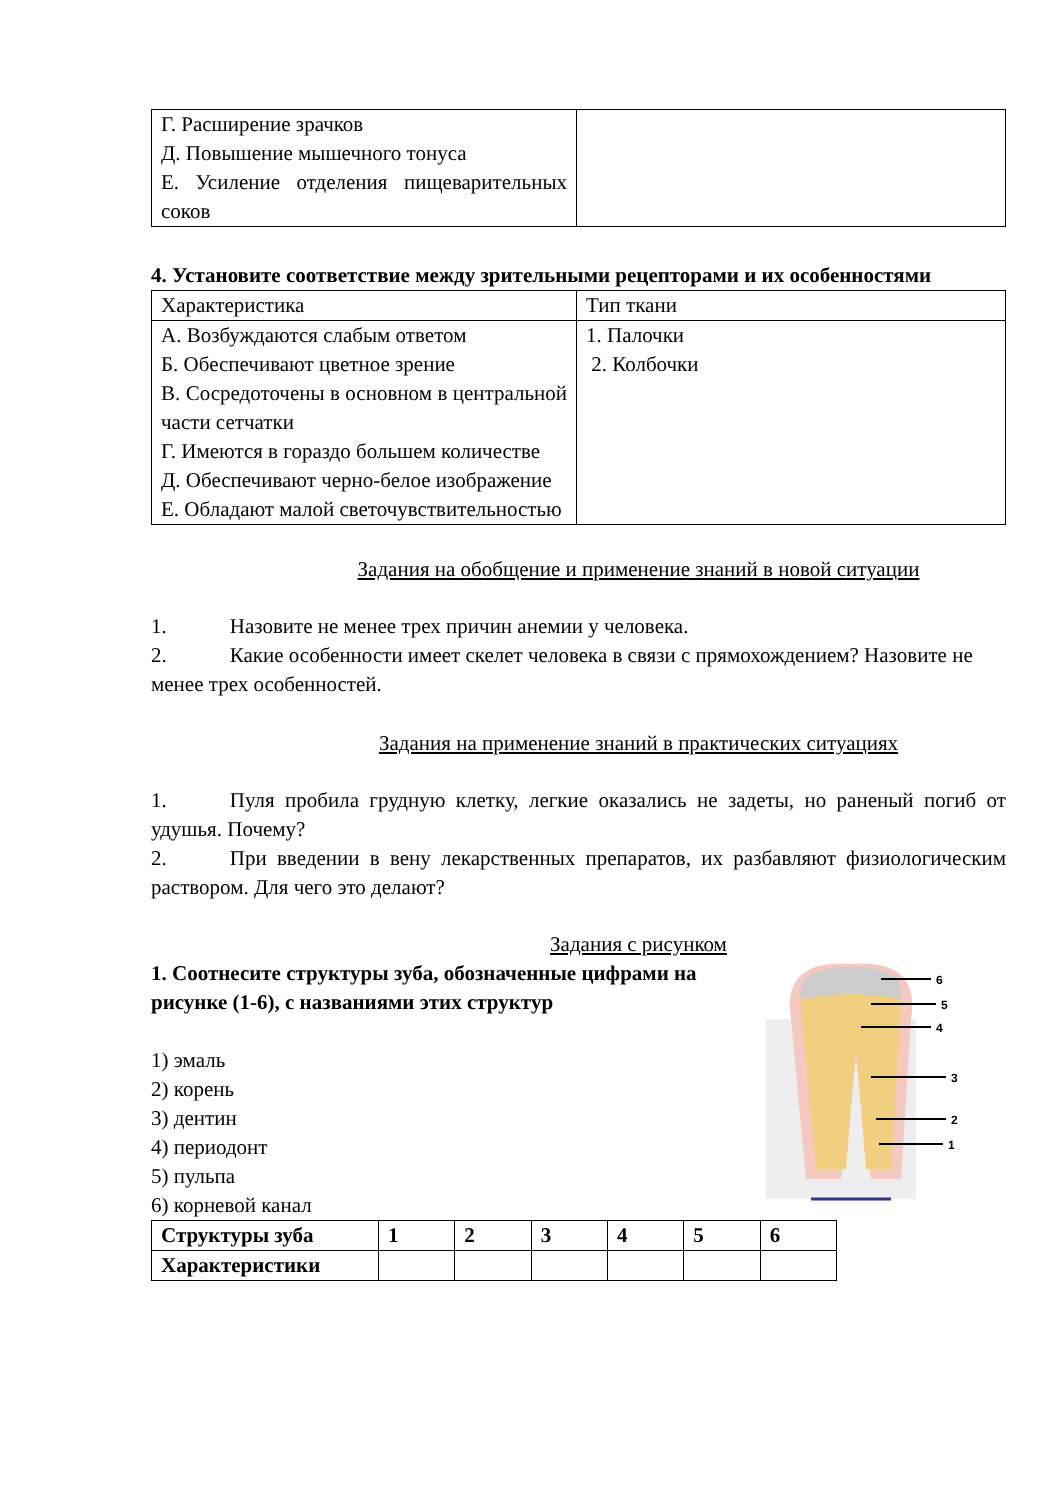| Г. Расширение зрачков Д. Повышение мышечного тонуса Е. Усиление отделения пищеварительных соков | |
4. Установите соответствие между зрительными рецепторами и их особенностями
| Характеристика | Тип ткани |
| --- | --- |
| А. Возбуждаются слабым ответом Б. Обеспечивают цветное зрение В. Сосредоточены в основном в центральной части сетчатки Г. Имеются в гораздо большем количестве Д. Обеспечивают черно-белое изображение Е. Обладают малой светочувствительностью | 1. Палочки 2. Колбочки |
Задания на обобщение и применение знаний в новой ситуации
1. Назовите не менее трех причин анемии у человека.
2. Какие особенности имеет скелет человека в связи с прямохождением? Назовите не менее трех особенностей.
Задания на применение знаний в практических ситуациях
1. Пуля пробила грудную клетку, легкие оказались не задеты, но раненый погиб от удушья. Почему?
2. При введении в вену лекарственных препаратов, их разбавляют физиологическим раствором. Для чего это делают?
Задания с рисунком
1. Соотнесите структуры зуба, обозначенные цифрами на рисунке (1-6), с названиями этих структур
1) эмаль
2) корень
3) дентин
4) периодонт
5) пульпа
6) корневой канал
6
5
4
3
2
1
| Структуры зуба | 1 | 2 | 3 | 4 | 5 | 6 |
| --- | --- | --- | --- | --- | --- | --- |
| Характеристики | | | | | | |